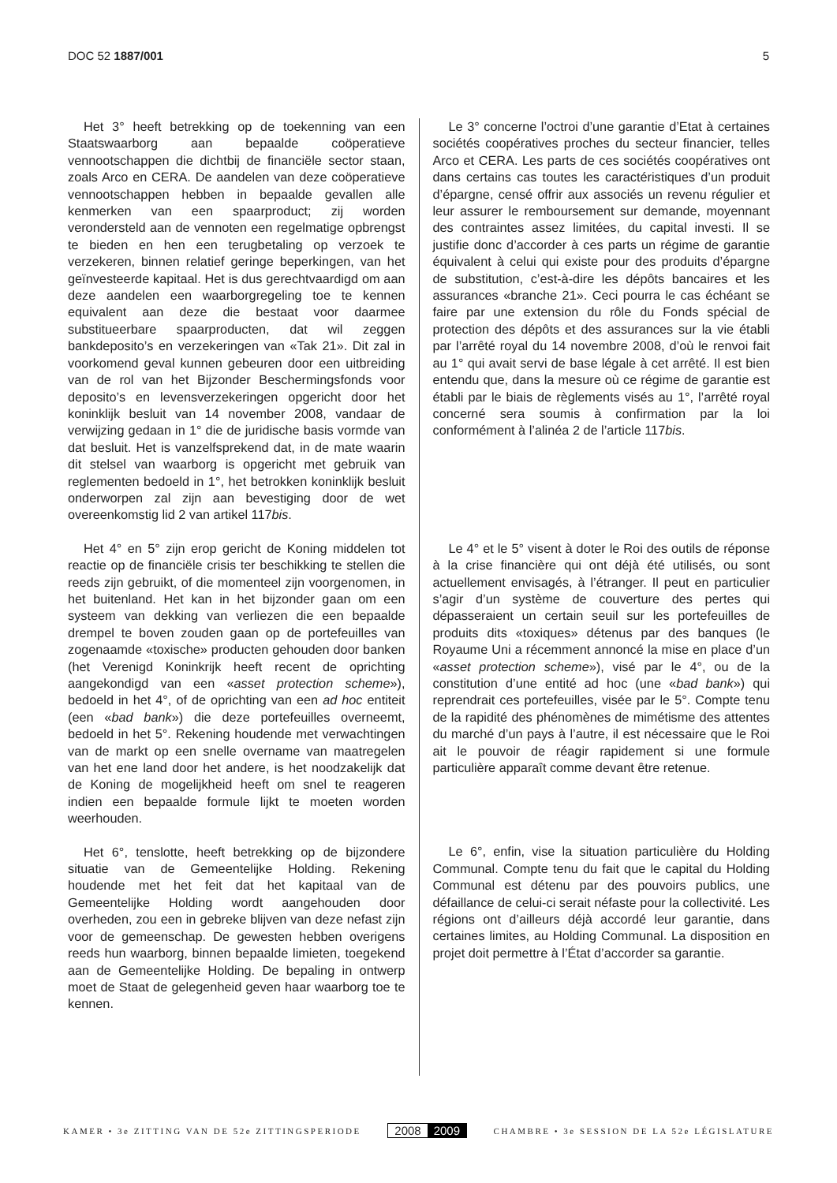DOC 52 1887/001 5
Het 3° heeft betrekking op de toekenning van een Staatswaarborg aan bepaalde coöperatieve vennootschappen die dichtbij de financiële sector staan, zoals Arco en CERA. De aandelen van deze coöperatieve vennootschappen hebben in bepaalde gevallen alle kenmerken van een spaarproduct; zij worden verondersteld aan de vennoten een regelmatige opbrengst te bieden en hen een terugbetaling op verzoek te verzekeren, binnen relatief geringe beperkingen, van het geïnvesteerde kapitaal. Het is dus gerechtvaardigd om aan deze aandelen een waarborgregeling toe te kennen equivalent aan deze die bestaat voor daarmee substitueerbare spaarproducten, dat wil zeggen bankdeposito’s en verzekeringen van «Tak 21». Dit zal in voorkomend geval kunnen gebeuren door een uitbreiding van de rol van het Bijzonder Beschermingsfonds voor deposito’s en levensverzekeringen opgericht door het koninklijk besluit van 14 november 2008, vandaar de verwijzing gedaan in 1° die de juridische basis vormde van dat besluit. Het is vanzelfsprekend dat, in de mate waarin dit stelsel van waarborg is opgericht met gebruik van reglementen bedoeld in 1°, het betrokken koninklijk besluit onderworpen zal zijn aan bevestiging door de wet overeenkomstig lid 2 van artikel 117bis.
Het 4° en 5° zijn erop gericht de Koning middelen tot reactie op de financiële crisis ter beschikking te stellen die reeds zijn gebruikt, of die momenteel zijn voorgenomen, in het buitenland. Het kan in het bijzonder gaan om een systeem van dekking van verliezen die een bepaalde drempel te boven zouden gaan op de portefeuilles van zogenaamde «toxische» producten gehouden door banken (het Verenigd Koninkrijk heeft recent de oprichting aangekondigd van een «asset protection scheme»), bedoeld in het 4°, of de oprichting van een ad hoc entiteit (een «bad bank») die deze portefeuilles overneemt, bedoeld in het 5°. Rekening houdende met verwachtingen van de markt op een snelle overname van maatregelen van het ene land door het andere, is het noodzakelijk dat de Koning de mogelijkheid heeft om snel te reageren indien een bepaalde formule lijkt te moeten worden weerhouden.
Het 6°, tenslotte, heeft betrekking op de bijzondere situatie van de Gemeentelijke Holding. Rekening houdende met het feit dat het kapitaal van de Gemeentelijke Holding wordt aangehouden door overheden, zou een in gebreke blijven van deze nefast zijn voor de gemeenschap. De gewesten hebben overigens reeds hun waarborg, binnen bepaalde limieten, toegekend aan de Gemeentelijke Holding. De bepaling in ontwerp moet de Staat de gelegenheid geven haar waarborg toe te kennen.
Le 3° concerne l’octroi d’une garantie d’Etat à certaines sociétés coopératives proches du secteur financier, telles Arco et CERA. Les parts de ces sociétés coopératives ont dans certains cas toutes les caractéristiques d’un produit d’épargne, censé offrir aux associés un revenu régulier et leur assurer le remboursement sur demande, moyennant des contraintes assez limitées, du capital investi. Il se justifie donc d’accorder à ces parts un régime de garantie équivalent à celui qui existe pour des produits d’épargne de substitution, c’est-à-dire les dépôts bancaires et les assurances «branche 21». Ceci pourra le cas échéant se faire par une extension du rôle du Fonds spécial de protection des dépôts et des assurances sur la vie établi par l’arrêté royal du 14 novembre 2008, d’où le renvoi fait au 1° qui avait servi de base légale à cet arrêté. Il est bien entendu que, dans la mesure où ce régime de garantie est établi par le biais de règlements visés au 1°, l’arrêté royal concerné sera soumis à confirmation par la loi conformément à l’alinéa 2 de l’article 117bis.
Le 4° et le 5° visent à doter le Roi des outils de réponse à la crise financière qui ont déjà été utilisés, ou sont actuellement envisagés, à l’étranger. Il peut en particulier s’agir d’un système de couverture des pertes qui dépasseraient un certain seuil sur les portefeuilles de produits dits «toxiques» détenus par des banques (le Royaume Uni a récemment annoncé la mise en place d’un «asset protection scheme»), visé par le 4°, ou de la constitution d’une entité ad hoc (une «bad bank») qui reprendrait ces portefeuilles, visée par le 5°. Compte tenu de la rapidité des phénomènes de mimétisme des attentes du marché d’un pays à l’autre, il est nécessaire que le Roi ait le pouvoir de réagir rapidement si une formule particulière apparaît comme devant être retenue.
Le 6°, enfin, vise la situation particulière du Holding Communal. Compte tenu du fait que le capital du Holding Communal est détenu par des pouvoirs publics, une défaillance de celui-ci serait néfaste pour la collectivité. Les régions ont d’ailleurs déjà accordé leur garantie, dans certaines limites, au Holding Communal. La disposition en projet doit permettre à l’État d’accorder sa garantie.
KAMER • 3e ZITTING VAN DE 52e ZITTINGSPERIODE
2008 2009
CHAMBRE • 3e SESSION DE LA 52e LÉGISLATURE